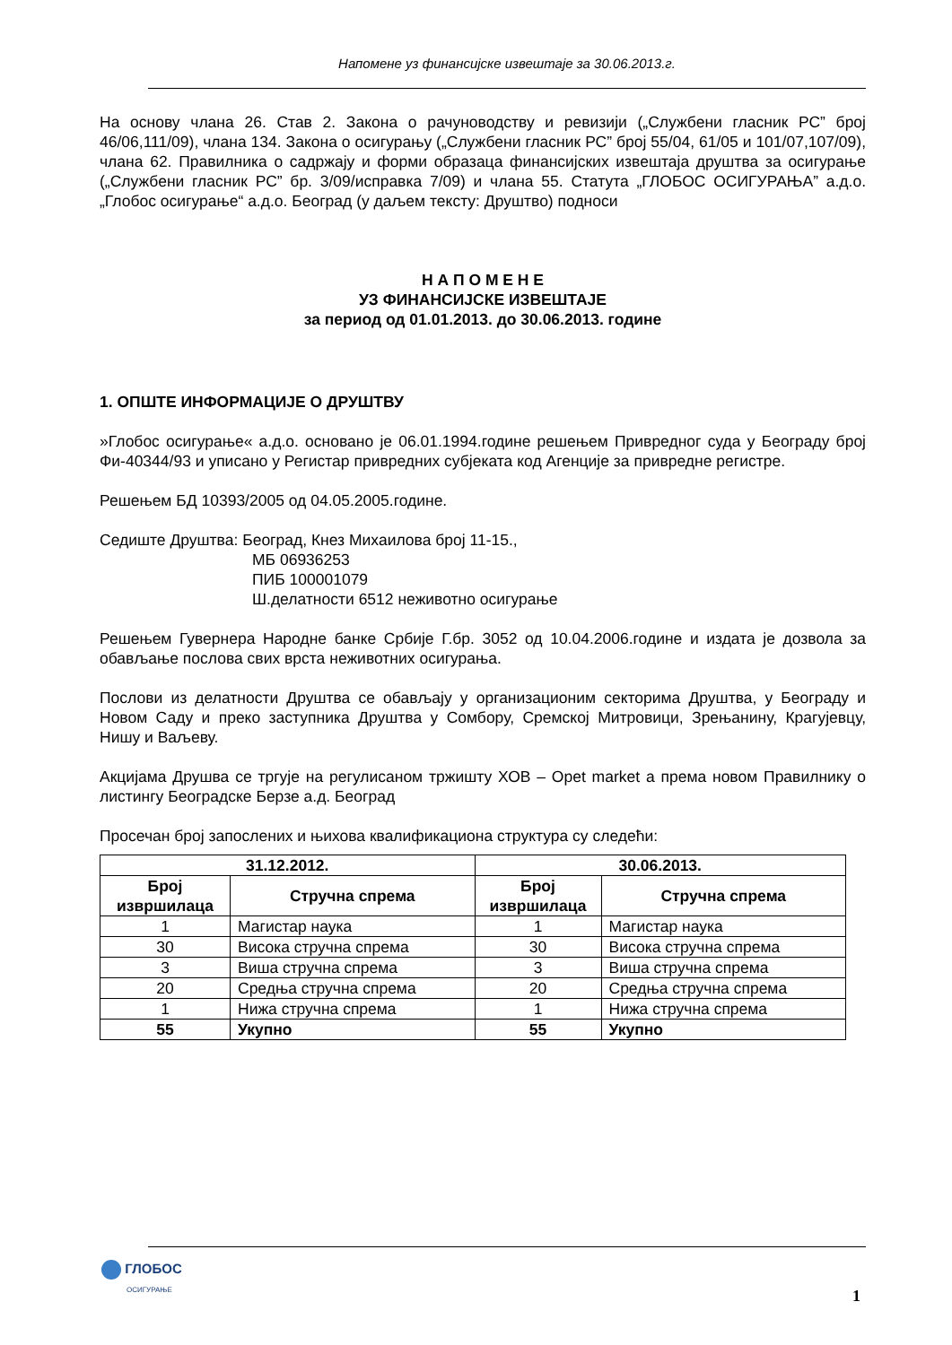Напомене уз финансијске извештаје за 30.06.2013.г.
На основу члана 26. Став 2. Закона о рачуноводству и ревизији („Службени гласник РС” број 46/06,111/09), члана 134. Закона о осигурању („Службени гласник РС” број 55/04, 61/05 и 101/07,107/09), члана 62. Правилника о садржају и форми образаца финансијских извештаја друштва за осигурање („Службени гласник РС” бр. 3/09/исправка 7/09) и члана 55. Статута „ГЛОБОС ОСИГУРАЊА” а.д.о. „Глобос осигурање“ а.д.о. Београд (у даљем тексту: Друштво) подноси
Н А П О М Е Н Е
УЗ ФИНАНСИЈСКЕ ИЗВЕШТАЈЕ
за период од 01.01.2013. до 30.06.2013. године
1. ОПШТЕ ИНФОРМАЦИЈЕ О ДРУШТВУ
»Глобос осигурање« а.д.о. основано је 06.01.1994.године решењем Привредног суда у Београду број Фи-40344/93 и уписано у Регистар привредних субјеката код Агенције за привредне регистре.
Решењем БД 10393/2005 од 04.05.2005.године.
Седиште Друштва: Београд, Кнез Михаилова број 11-15.,
МБ 06936253
ПИБ 100001079
Ш.делатности 6512 неживотно осигурање
Решењем Гувернера Народне банке Србије Г.бр. 3052 од 10.04.2006.године и издата је дозвола за обављање послова свих врста неживотних осигурања.
Послови из делатности Друштва се обављају у организационим секторима Друштва, у Београду и Новом Саду и преко заступника Друштва у Сомбору, Сремској Митровици, Зрењанину, Крагујевцу, Нишу и Ваљеву.
Акцијама Друшва се тргује на регулисаном тржишту ХОВ – Opet market а према новом Правилнику о листингу Београдске Берзе а.д. Београд
Просечан број запослених и њихова квалификациона структура су следећи:
| 31.12.2012. | | 30.06.2013. | |
| --- | --- | --- | --- |
| Број извршилаца | Стручна спрема | Број извршилаца | Стручна спрема |
| 1 | Магистар наука | 1 | Магистар наука |
| 30 | Висока стручна спрема | 30 | Висока стручна спрема |
| 3 | Виша стручна спрема | 3 | Виша стручна спрема |
| 20 | Средња стручна спрема | 20 | Средња стручна спрема |
| 1 | Нижа стручна спрема | 1 | Нижа стручна спрема |
| 55 | Укупно | 55 | Укупно |
ГЛОБОС
ОСИГУРАЊЕ
1